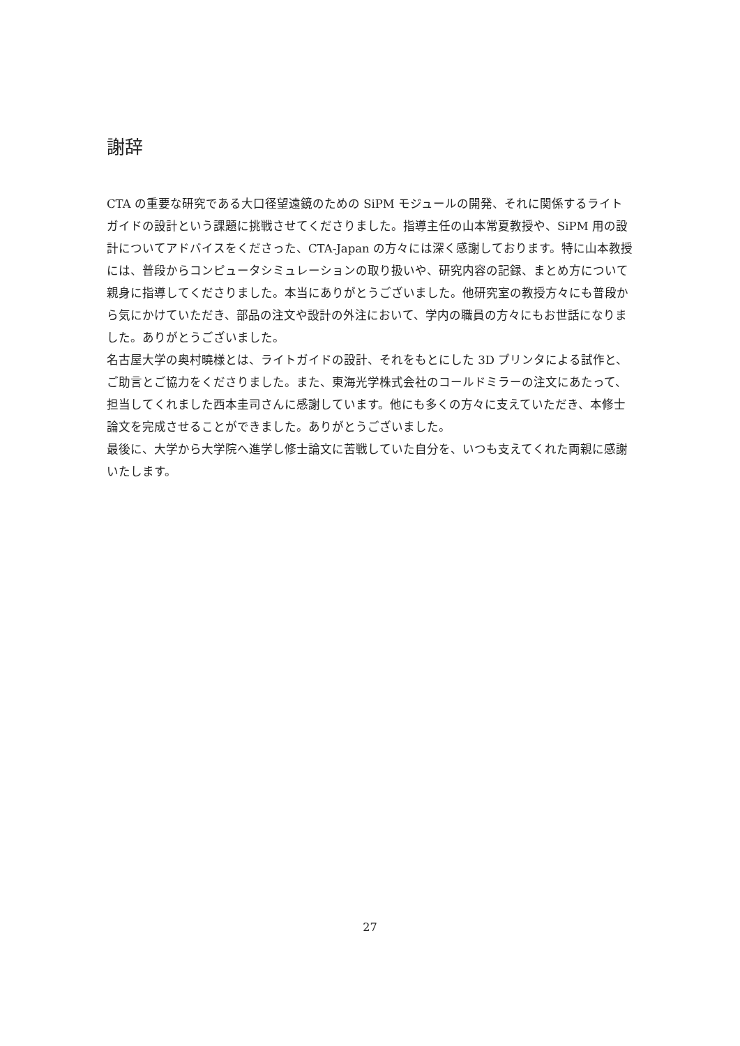謝辞
CTA の重要な研究である大口径望遠鏡のための SiPM モジュールの開発、それに関係するライトガイドの設計という課題に挑戦させてくださりました。指導主任の山本常夏教授や、SiPM 用の設計についてアドバイスをくださった、CTA-Japan の方々には深く感謝しております。特に山本教授には、普段からコンピュータシミュレーションの取り扱いや、研究内容の記録、まとめ方について親身に指導してくださりました。本当にありがとうございました。他研究室の教授方々にも普段から気にかけていただき、部品の注文や設計の外注において、学内の職員の方々にもお世話になりました。ありがとうございました。
名古屋大学の奥村曉様とは、ライトガイドの設計、それをもとにした 3D プリンタによる試作と、ご助言とご協力をくださりました。また、東海光学株式会社のコールドミラーの注文にあたって、担当してくれました西本圭司さんに感謝しています。他にも多くの方々に支えていただき、本修士論文を完成させることができました。ありがとうございました。
最後に、大学から大学院へ進学し修士論文に苦戦していた自分を、いつも支えてくれた両親に感謝いたします。
27